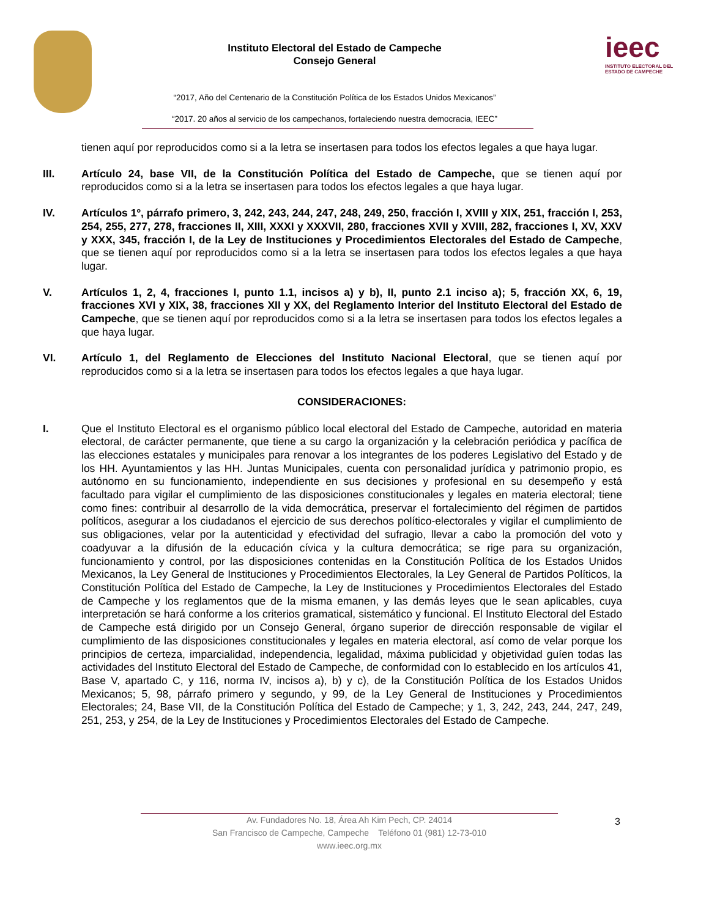Instituto Electoral del Estado de Campeche
Consejo General
“2017, Año del Centenario de la Constitución Política de los Estados Unidos Mexicanos”
“2017. 20 años al servicio de los campechanos, fortaleciendo nuestra democracia, IEEC”
ieec
INSTITUTO ELECTORAL DEL
ESTADO DE CAMPECHE
tienen aquí por reproducidos como si a la letra se insertasen para todos los efectos legales a que haya lugar.
III. Artículo 24, base VII, de la Constitución Política del Estado de Campeche, que se tienen aquí por reproducidos como si a la letra se insertasen para todos los efectos legales a que haya lugar.
IV. Artículos 1º, párrafo primero, 3, 242, 243, 244, 247, 248, 249, 250, fracción I, XVIII y XIX, 251, fracción I, 253, 254, 255, 277, 278, fracciones II, XIII, XXXI y XXXVII, 280, fracciones XVII y XVIII, 282, fracciones I, XV, XXV y XXX, 345, fracción I, de la Ley de Instituciones y Procedimientos Electorales del Estado de Campeche, que se tienen aquí por reproducidos como si a la letra se insertasen para todos los efectos legales a que haya lugar.
V. Artículos 1, 2, 4, fracciones I, punto 1.1, incisos a) y b), II, punto 2.1 inciso a); 5, fracción XX, 6, 19, fracciones XVI y XIX, 38, fracciones XII y XX, del Reglamento Interior del Instituto Electoral del Estado de Campeche, que se tienen aquí por reproducidos como si a la letra se insertasen para todos los efectos legales a que haya lugar.
VI. Artículo 1, del Reglamento de Elecciones del Instituto Nacional Electoral, que se tienen aquí por reproducidos como si a la letra se insertasen para todos los efectos legales a que haya lugar.
CONSIDERACIONES:
I. Que el Instituto Electoral es el organismo público local electoral del Estado de Campeche, autoridad en materia electoral, de carácter permanente, que tiene a su cargo la organización y la celebración periódica y pacífica de las elecciones estatales y municipales para renovar a los integrantes de los poderes Legislativo del Estado y de los HH. Ayuntamientos y las HH. Juntas Municipales, cuenta con personalidad jurídica y patrimonio propio, es autónomo en su funcionamiento, independiente en sus decisiones y profesional en su desempeño y está facultado para vigilar el cumplimiento de las disposiciones constitucionales y legales en materia electoral; tiene como fines: contribuir al desarrollo de la vida democrática, preservar el fortalecimiento del régimen de partidos políticos, asegurar a los ciudadanos el ejercicio de sus derechos político-electorales y vigilar el cumplimiento de sus obligaciones, velar por la autenticidad y efectividad del sufragio, llevar a cabo la promoción del voto y coadyuvar a la difusión de la educación cívica y la cultura democrática; se rige para su organización, funcionamiento y control, por las disposiciones contenidas en la Constitución Política de los Estados Unidos Mexicanos, la Ley General de Instituciones y Procedimientos Electorales, la Ley General de Partidos Políticos, la Constitución Política del Estado de Campeche, la Ley de Instituciones y Procedimientos Electorales del Estado de Campeche y los reglamentos que de la misma emanen, y las demás leyes que le sean aplicables, cuya interpretación se hará conforme a los criterios gramatical, sistemático y funcional. El Instituto Electoral del Estado de Campeche está dirigido por un Consejo General, órgano superior de dirección responsable de vigilar el cumplimiento de las disposiciones constitucionales y legales en materia electoral, así como de velar porque los principios de certeza, imparcialidad, independencia, legalidad, máxima publicidad y objetividad guíen todas las actividades del Instituto Electoral del Estado de Campeche, de conformidad con lo establecido en los artículos 41, Base V, apartado C, y 116, norma IV, incisos a), b) y c), de la Constitución Política de los Estados Unidos Mexicanos; 5, 98, párrafo primero y segundo, y 99, de la Ley General de Instituciones y Procedimientos Electorales; 24, Base VII, de la Constitución Política del Estado de Campeche; y 1, 3, 242, 243, 244, 247, 249, 251, 253, y 254, de la Ley de Instituciones y Procedimientos Electorales del Estado de Campeche.
Av. Fundadores No. 18, Área Ah Kim Pech, CP. 24014
San Francisco de Campeche, Campeche Teléfono 01 (981) 12-73-010
www.ieec.org.mx
3